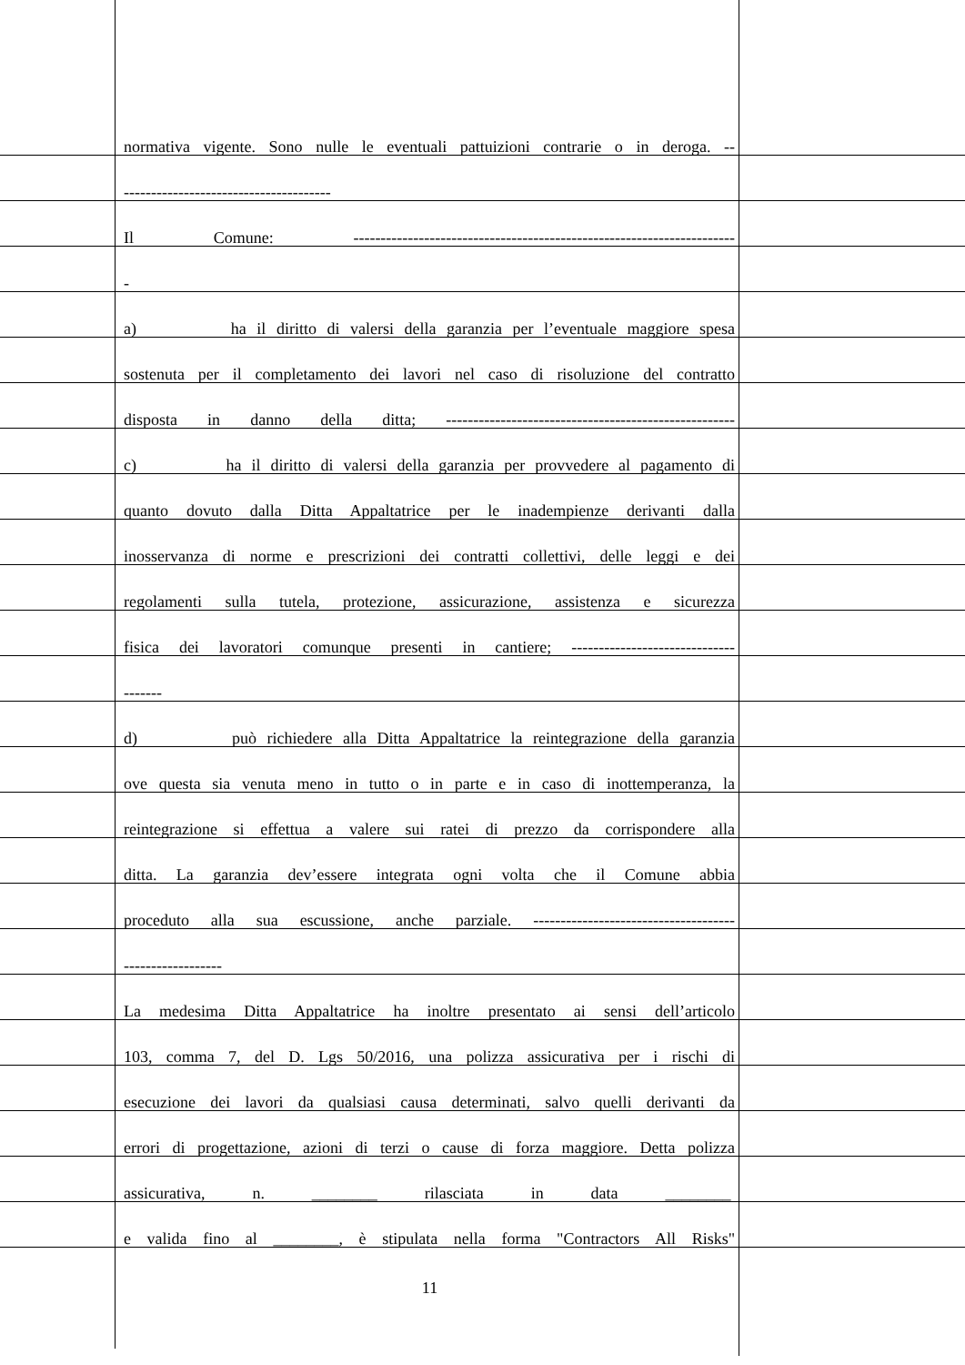normativa vigente. Sono nulle le eventuali pattuizioni contrarie o in deroga. --
--------------------------------------
Il Comune: ----------------------------------------------------------------------
-
a) ha il diritto di valersi della garanzia per l’eventuale maggiore spesa
sostenuta per il completamento dei lavori nel caso di risoluzione del contratto
disposta in danno della ditta; -----------------------------------------------------
c) ha il diritto di valersi della garanzia per provvedere al pagamento di
quanto dovuto dalla Ditta Appaltatrice per le inadempienze derivanti dalla
inosservanza di norme e prescrizioni dei contratti collettivi, delle leggi e dei
regolamenti sulla tutela, protezione, assicurazione, assistenza e sicurezza
fisica dei lavoratori comunque presenti in cantiere; ------------------------------
-------
d) può richiedere alla Ditta Appaltatrice la reintegrazione della garanzia
ove questa sia venuta meno in tutto o in parte e in caso di inottemperanza, la
reintegrazione si effettua a valere sui ratei di prezzo da corrispondere alla
ditta. La garanzia dev’essere integrata ogni volta che il Comune abbia
proceduto alla sua escussione, anche parziale. -------------------------------------
------------------
La medesima Ditta Appaltatrice ha inoltre presentato ai sensi dell’articolo
103, comma 7, del D. Lgs 50/2016, una polizza assicurativa per i rischi di
esecuzione dei lavori da qualsiasi causa determinati, salvo quelli derivanti da
errori di progettazione, azioni di terzi o cause di forza maggiore. Detta polizza
assicurativa, n. ________ rilasciata in data ________
e valida fino al ________, è stipulata nella forma "Contractors All Risks"
11